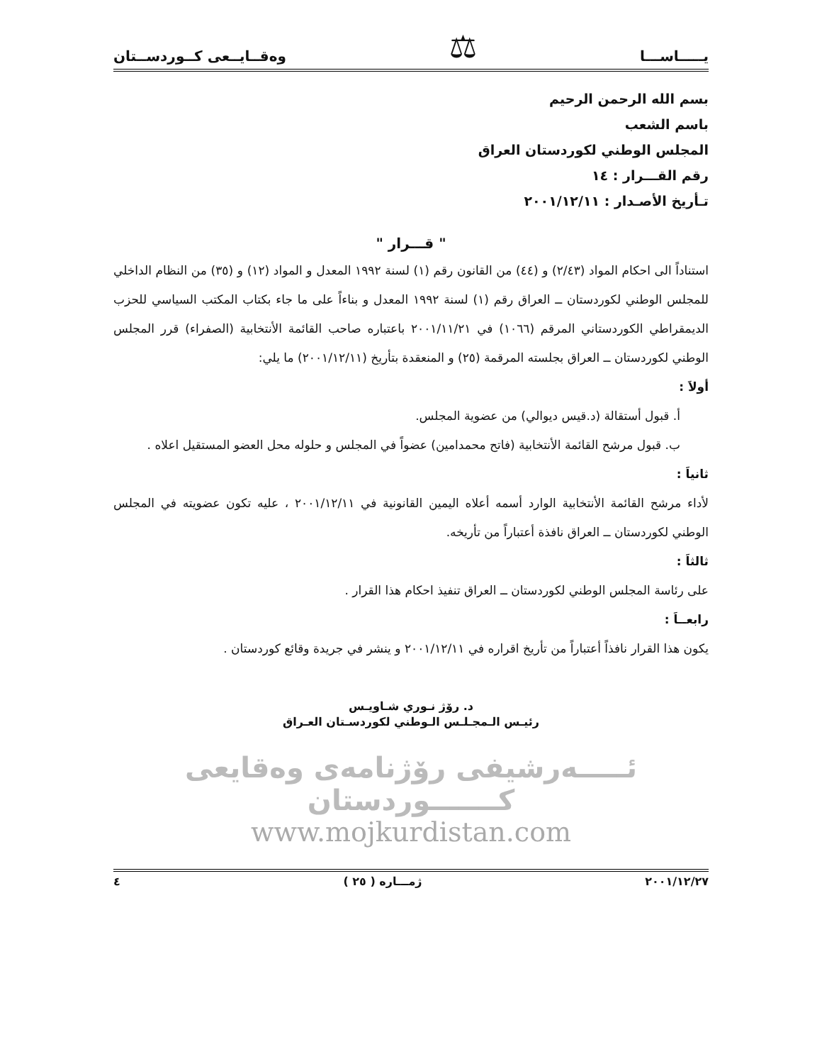يـــــاســـا ⚖ وەقــايــعی كــوردســتان
بسم الله الرحمن الرحيم
باسم الشعب
المجلس الوطني لكوردستان العراق
رقم القـــرار : ١٤
تـأريخ الأصـدار : ٢٠٠١/١٢/١١
" قـــرار "
استناداً الى احكام المواد (٢/٤٣) و (٤٤) من القانون رقم (١) لسنة ١٩٩٢ المعدل و المواد (١٢) و (٣٥) من النظام الداخلي للمجلس الوطني لكوردستان ــ العراق رقم (١) لسنة ١٩٩٢ المعدل و بناءاً على ما جاء بكتاب المكتب السياسي للحزب الديمقراطي الكوردستاني المرقم (١٠٦٦) في ٢٠٠١/١١/٢١ باعتباره صاحب القائمة الأنتخابية (الصفراء) قرر المجلس الوطني لكوردستان ــ العراق بجلسته المرقمة (٢٥) و المنعقدة بتأريخ (٢٠٠١/١٢/١١) ما يلي:
أولاَ :
أ. قبول أستقالة (د.قيس ديوالي) من عضوية المجلس.
ب. قبول مرشح القائمة الأنتخابية (فاتح محمدامين) عضواً في المجلس و حلوله محل العضو المستقيل اعلاه .
ثانياَ :
لأداء مرشح القائمة الأنتخابية الوارد أسمه أعلاه اليمين القانونية في ٢٠٠١/١٢/١١ ، عليه تكون عضويته في المجلس الوطني لكوردستان ــ العراق نافذة أعتباراً من تأريخه.
ثالثاَ :
على رئاسة المجلس الوطني لكوردستان ــ العراق تنفيذ احكام هذا القرار .
رابعــاَ :
يكون هذا القرار نافذاً أعتباراً من تأريخ اقراره في ٢٠٠١/١٢/١١ و ينشر في جريدة وقائع كوردستان .
د. رۆژ نـوري شـاويـس
رئيـس الـمجـلـس الـوطني لكوردسـتان العـراق
ئـــــەرشيفی رۆژنامەی وەقايعی كـــــــوردستان
www.mojkurdistan.com
٢٠٠١/١٢/٢٧ ژمـــارە ( ٢٥ ) ٤